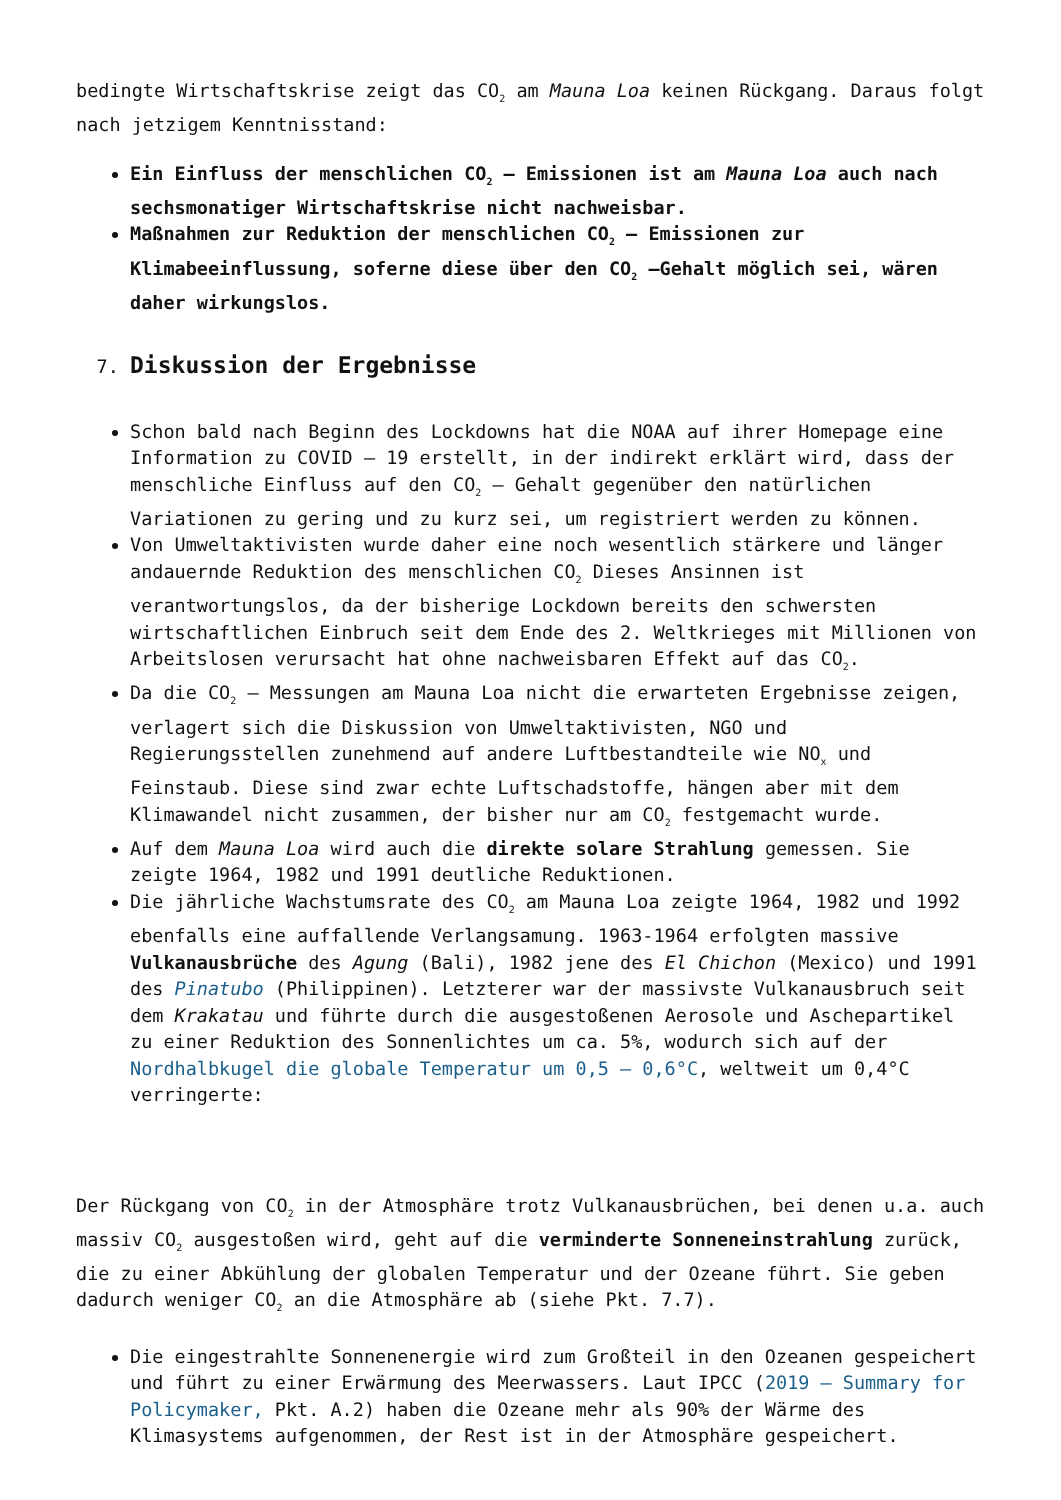bedingte Wirtschaftskrise zeigt das CO<sub>2</sub> am Mauna Loa keinen Rückgang. Daraus folgt nach jetzigem Kenntnisstand:
Ein Einfluss der menschlichen CO<sub>2</sub> – Emissionen ist am Mauna Loa auch nach sechsmonatiger Wirtschaftskrise nicht nachweisbar.
Maßnahmen zur Reduktion der menschlichen CO<sub>2</sub> – Emissionen zur Klimabeeinflussung, soferne diese über den CO<sub>2</sub> –Gehalt möglich sei, wären daher wirkungslos.
7. Diskussion der Ergebnisse
Schon bald nach Beginn des Lockdowns hat die NOAA auf ihrer Homepage eine Information zu COVID – 19 erstellt, in der indirekt erklärt wird, dass der menschliche Einfluss auf den CO<sub>2</sub> – Gehalt gegenüber den natürlichen Variationen zu gering und zu kurz sei, um registriert werden zu können.
Von Umweltaktivisten wurde daher eine noch wesentlich stärkere und länger andauernde Reduktion des menschlichen CO<sub>2</sub> Dieses Ansinnen ist verantwortungslos, da der bisherige Lockdown bereits den schwersten wirtschaftlichen Einbruch seit dem Ende des 2. Weltkrieges mit Millionen von Arbeitslosen verursacht hat ohne nachweisbaren Effekt auf das CO<sub>2</sub>.
Da die CO<sub>2</sub> – Messungen am Mauna Loa nicht die erwarteten Ergebnisse zeigen, verlagert sich die Diskussion von Umweltaktivisten, NGO und Regierungsstellen zunehmend auf andere Luftbestandteile wie NO<sub>x</sub> und Feinstaub. Diese sind zwar echte Luftschadstoffe, hängen aber mit dem Klimawandel nicht zusammen, der bisher nur am CO<sub>2</sub> festgemacht wurde.
Auf dem Mauna Loa wird auch die direkte solare Strahlung gemessen. Sie zeigte 1964, 1982 und 1991 deutliche Reduktionen.
Die jährliche Wachstumsrate des CO<sub>2</sub> am Mauna Loa zeigte 1964, 1982 und 1992 ebenfalls eine auffallende Verlangsamung. 1963-1964 erfolgten massive Vulkanausbrüche des Agung (Bali), 1982 jene des El Chichon (Mexico) und 1991 des Pinatubo (Philippinen). Letzterer war der massivste Vulkanausbruch seit dem Krakatau und führte durch die ausgestoßenen Aerosole und Aschepartikel zu einer Reduktion des Sonnenlichtes um ca. 5%, wodurch sich auf der Nordhalbkugel die globale Temperatur um 0,5 – 0,6°C, weltweit um 0,4°C verringerte:
Der Rückgang von CO<sub>2</sub> in der Atmosphäre trotz Vulkanausbrüchen, bei denen u.a. auch massiv CO<sub>2</sub> ausgestoßen wird, geht auf die verminderte Sonneneinstrahlung zurück, die zu einer Abkühlung der globalen Temperatur und der Ozeane führt. Sie geben dadurch weniger CO<sub>2</sub> an die Atmosphäre ab (siehe Pkt. 7.7).
Die eingestrahlte Sonnenenergie wird zum Großteil in den Ozeanen gespeichert und führt zu einer Erwärmung des Meerwassers. Laut IPCC (2019 – Summary for Policymaker, Pkt. A.2) haben die Ozeane mehr als 90% der Wärme des Klimasystems aufgenommen, der Rest ist in der Atmosphäre gespeichert.